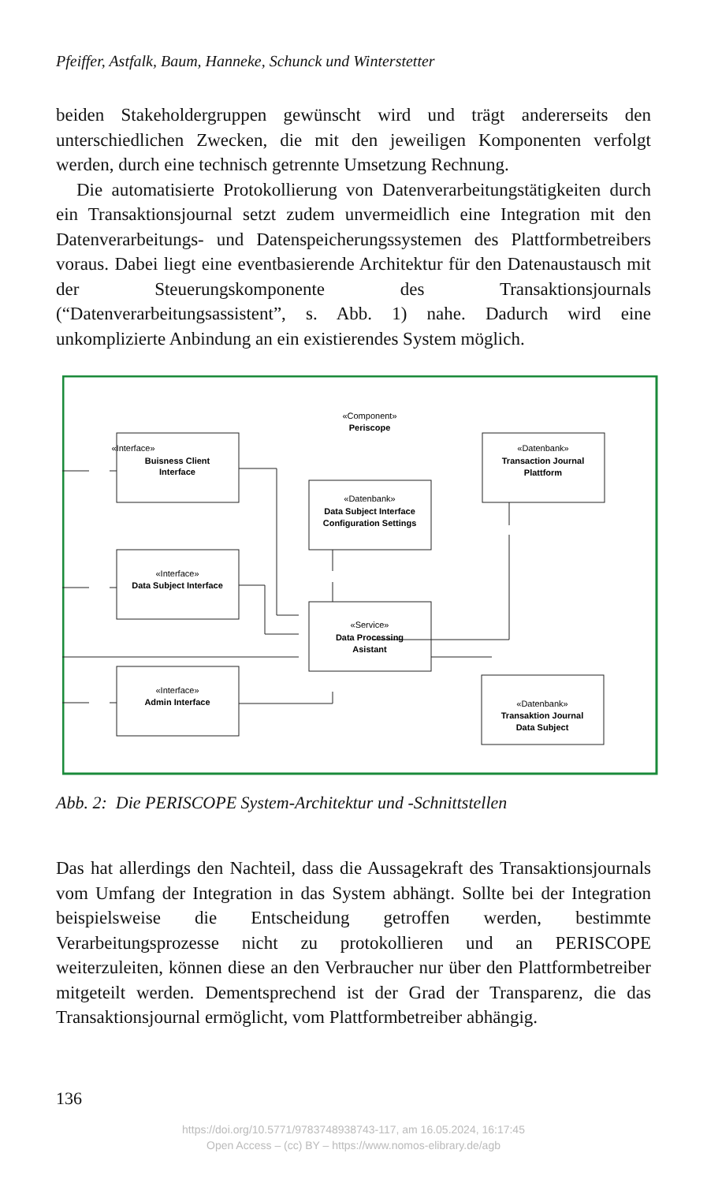Pfeiffer, Astfalk, Baum, Hanneke, Schunck und Winterstetter
beiden Stakeholdergruppen gewünscht wird und trägt andererseits den unterschiedlichen Zwecken, die mit den jeweiligen Komponenten verfolgt werden, durch eine technisch getrennte Umsetzung Rechnung.
Die automatisierte Protokollierung von Datenverarbeitungstätigkeiten durch ein Transaktionsjournal setzt zudem unvermeidlich eine Integration mit den Datenverarbeitungs- und Datenspeicherungssystemen des Plattformbetreibers voraus. Dabei liegt eine eventbasierende Architektur für den Datenaustausch mit der Steuerungskomponente des Transaktionsjournals (“Datenverarbeitungsassistent”, s. Abb. 1) nahe. Dadurch wird eine unkomplizierte Anbindung an ein existierendes System möglich.
«Interface»
Buisness Client
Interface
«Interface»
Data Subject Interface
«Interface»
Admin Interface
«Component»
Periscope
«Datenbank»
Data Subject Interface
Configuration Settings
«Service»
Data Processing
Asistant
«Datenbank»
Transaction Journal
Plattform
«Datenbank»
Transaktion Journal
Data Subject
Abb. 2: Die PERISCOPE System-Architektur und -Schnittstellen
Das hat allerdings den Nachteil, dass die Aussagekraft des Transaktionsjournals vom Umfang der Integration in das System abhängt. Sollte bei der Integration beispielsweise die Entscheidung getroffen werden, bestimmte Verarbeitungsprozesse nicht zu protokollieren und an PERISCOPE weiterzuleiten, können diese an den Verbraucher nur über den Plattformbetreiber mitgeteilt werden. Dementsprechend ist der Grad der Transparenz, die das Transaktionsjournal ermöglicht, vom Plattformbetreiber abhängig.
136
https://doi.org/10.5771/9783748938743-117, am 16.05.2024, 16:17:45
Open Access – (cc) BY – https://www.nomos-elibrary.de/agb